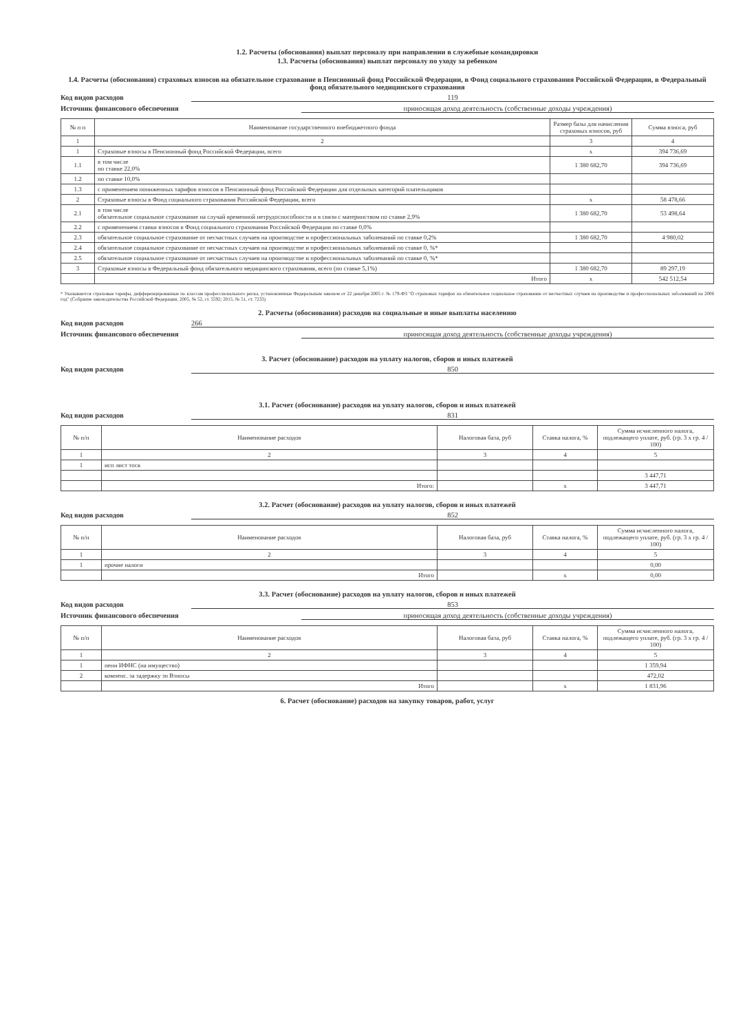1.2. Расчеты (обоснования) выплат персоналу при направлении в служебные командировки
1.3. Расчеты (обоснования) выплат персоналу по уходу за ребенком
1.4. Расчеты (обоснования) страховых взносов на обязательное страхование в Пенсионный фонд Российской Федерации, в Фонд социального страхования Российской Федерации, в Федеральный фонд обязательного медицинского страхования
Код видов расходов 119
Источник финансового обеспечения приносящая доход деятельность (собственные доходы учреждения)
| № п п | Наименование государственного внебюджетного фонда | Размер базы для начисления страховых взносов, руб | Сумма взноса, руб |
| --- | --- | --- | --- |
| 1 | 2 | 3 | 4 |
| 1 | Страховые взносы в Пенсионный фонд Российской Федерации, всего | x | 394 736,69 |
| 1.1 | в том числе по ставке 22,0% | 1 380 682,70 | 394 736,69 |
| 1.2 | по ставке 10,0% | | |
| 1.3 | с применением пониженных тарифов взносов в Пенсионный фонд Российской Федерации для отдельных категорий плательщиков | | |
| 2 | Страховые взносы в Фонд социального страхования Российской Федерации, всего | x | 58 478,66 |
| 2.1 | в том числе обязательное социальное страхование на случай временной нетрудоспособности и в связи с материнством по ставке 2,9% | 1 380 682,70 | 53 498,64 |
| 2.2 | с применением ставки взносов в Фонд социального страхования Российской Федерации по ставке 0,0% | | |
| 2.3 | обязательное социальное страхование от несчастных случаев на производстве и профессиональных заболеваний по ставке 0,2% | 1 380 682,70 | 4 980,02 |
| 2.4 | обязательное социальное страхование от несчастных случаев на производстве и профессиональных заболеваний по ставке 0, %* | | |
| 2.5 | обязательное социальное страхование от несчастных случаев на производстве и профессиональных заболеваний по ставке 0, %* | | |
| 3 | Страховые взносы в Федеральный фонд обязательного медицинского страхования, всего (по ставке 5,1%) | 1 380 682,70 | 89 297,19 |
| | Итого | x | 542 512,54 |
* Указываются страховые тарифы, дифференцированные по классам профессионального риска, установленные Федеральным законом от 22 декабря 2005 г. № 179-ФЗ "О страховых тарифах на обязательное социальное страхование от несчастных случаев на производстве и профессиональных заболеваний на 2006 год" (Собрание законодательства Российской Федерации, 2005, № 52, ст. 5592; 2015, № 51, ст. 7233)
2. Расчеты (обоснования) расходов на социальные и иные выплаты населению
Код видов расходов 266
Источник финансового обеспечения приносящая доход деятельность (собственные доходы учреждения)
3. Расчет (обоснование) расходов на уплату налогов, сборов и иных платежей
Код видов расходов 850
3.1. Расчет (обоснование) расходов на уплату налогов, сборов и иных платежей
Код видов расходов 831
| № п/п | Наименование расходов | Налоговая база, руб | Ставка налога, % | Сумма исчисленного налога, подлежащего уплате, руб. (гр. 3 x гр. 4 / 100) |
| --- | --- | --- | --- | --- |
| 1 | 2 | 3 | 4 | 5 |
| 1 | исп лист тоск | | | |
| | | | | 3 447,71 |
| | Итого: | | x | 3 447,71 |
3.2. Расчет (обоснование) расходов на уплату налогов, сборов и иных платежей
Код видов расходов 852
| № п/п | Наименование расходов | Налоговая база, руб | Ставка налога, % | Сумма исчисленного налога, подлежащего уплате, руб. (гр. 3 x гр. 4 / 100) |
| --- | --- | --- | --- | --- |
| 1 | 2 | 3 | 4 | 5 |
| 1 | прочие налоги | | | 0,00 |
| | Итого | | x | 0,00 |
3.3. Расчет (обоснование) расходов на уплату налогов, сборов и иных платежей
Код видов расходов 853
Источник финансового обеспечения приносящая доход деятельность (собственные доходы учреждения)
| № п/п | Наименование расходов | Налоговая база, руб | Ставка налога, % | Сумма исчисленного налога, подлежащего уплате, руб. (гр. 3 x гр. 4 / 100) |
| --- | --- | --- | --- | --- |
| 1 | 2 | 3 | 4 | 5 |
| 1 | пени ИФНС (на имущество) | | | 1 359,94 |
| 2 | компенс. за задержку зп Взносы | | | 472,02 |
| | Итого | | x | 1 831,96 |
6. Расчет (обоснование) расходов на закупку товаров, работ, услуг